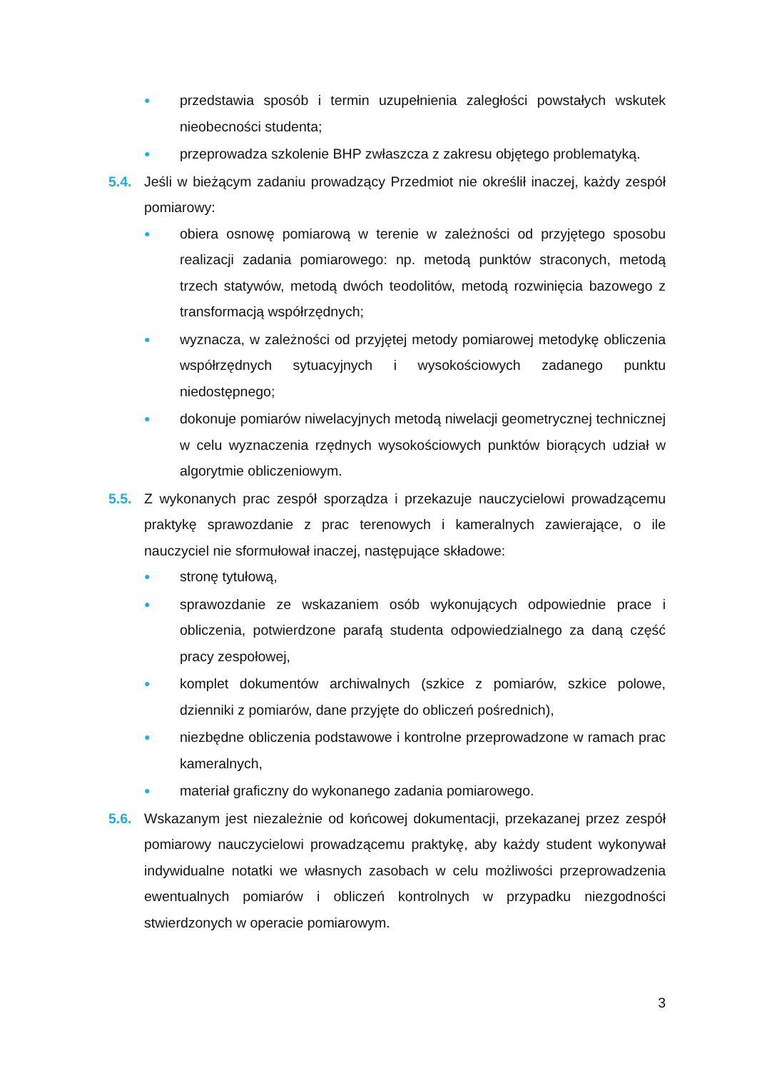● przedstawia sposób i termin uzupełnienia zaległości powstałych wskutek nieobecności studenta;
● przeprowadza szkolenie BHP zwłaszcza z zakresu objętego problematyką.
5.4. Jeśli w bieżącym zadaniu prowadzący Przedmiot nie określił inaczej, każdy zespół pomiarowy:
● obiera osnowę pomiarową w terenie w zależności od przyjętego sposobu realizacji zadania pomiarowego: np. metodą punktów straconych, metodą trzech statywów, metodą dwóch teodolitów, metodą rozwinięcia bazowego z transformacją współrzędnych;
● wyznacza, w zależności od przyjętej metody pomiarowej metodykę obliczenia współrzędnych sytuacyjnych i wysokościowych zadanego punktu niedostępnego;
● dokonuje pomiarów niwelacyjnych metodą niwelacji geometrycznej technicznej w celu wyznaczenia rzędnych wysokościowych punktów biorących udział w algorytmie obliczeniowym.
5.5. Z wykonanych prac zespół sporządza i przekazuje nauczycielowi prowadzącemu praktykę sprawozdanie z prac terenowych i kameralnych zawierające, o ile nauczyciel nie sformułował inaczej, następujące składowe:
● stronę tytułową,
● sprawozdanie ze wskazaniem osób wykonujących odpowiednie prace i obliczenia, potwierdzone parafą studenta odpowiedzialnego za daną część pracy zespołowej,
● komplet dokumentów archiwalnych (szkice z pomiarów, szkice polowe, dzienniki z pomiarów, dane przyjęte do obliczeń pośrednich),
● niezbędne obliczenia podstawowe i kontrolne przeprowadzone w ramach prac kameralnych,
● materiał graficzny do wykonanego zadania pomiarowego.
5.6. Wskazanym jest niezależnie od końcowej dokumentacji, przekazanej przez zespół pomiarowy nauczycielowi prowadzącemu praktykę, aby każdy student wykonywał indywidualne notatki we własnych zasobach w celu możliwości przeprowadzenia ewentualnych pomiarów i obliczeń kontrolnych w przypadku niezgodności stwierdzonych w operacie pomiarowym.
3